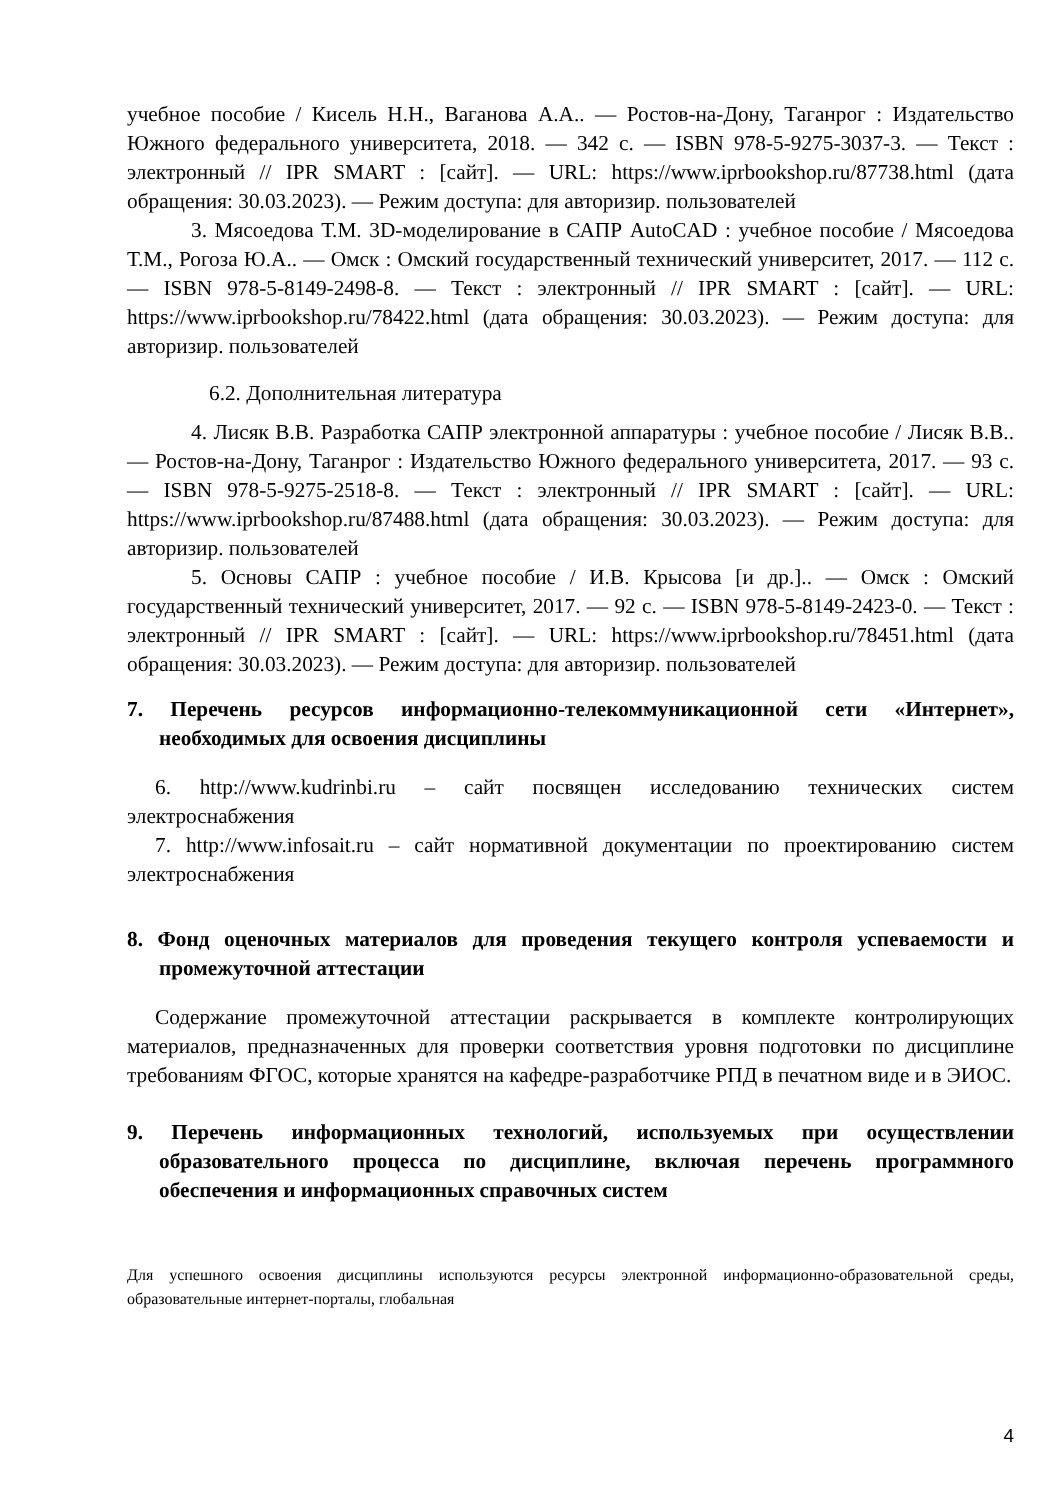учебное пособие / Кисель Н.Н., Ваганова А.А.. — Ростов-на-Дону, Таганрог : Издательство Южного федерального университета, 2018. — 342 с. — ISBN 978-5-9275-3037-3. — Текст : электронный // IPR SMART : [сайт]. — URL: https://www.iprbookshop.ru/87738.html (дата обращения: 30.03.2023). — Режим доступа: для авторизир. пользователей
3. Мясоедова Т.М. 3D-моделирование в САПР AutoCAD : учебное пособие / Мясоедова Т.М., Рогоза Ю.А.. — Омск : Омский государственный технический университет, 2017. — 112 с. — ISBN 978-5-8149-2498-8. — Текст : электронный // IPR SMART : [сайт]. — URL: https://www.iprbookshop.ru/78422.html (дата обращения: 30.03.2023). — Режим доступа: для авторизир. пользователей
6.2. Дополнительная литература
4. Лисяк В.В. Разработка САПР электронной аппаратуры : учебное пособие / Лисяк В.В.. — Ростов-на-Дону, Таганрог : Издательство Южного федерального университета, 2017. — 93 с. — ISBN 978-5-9275-2518-8. — Текст : электронный // IPR SMART : [сайт]. — URL: https://www.iprbookshop.ru/87488.html (дата обращения: 30.03.2023). — Режим доступа: для авторизир. пользователей
5. Основы САПР : учебное пособие / И.В. Крысова [и др.].. — Омск : Омский государственный технический университет, 2017. — 92 с. — ISBN 978-5-8149-2423-0. — Текст : электронный // IPR SMART : [сайт]. — URL: https://www.iprbookshop.ru/78451.html (дата обращения: 30.03.2023). — Режим доступа: для авторизир. пользователей
7. Перечень ресурсов информационно-телекоммуникационной сети «Интернет», необходимых для освоения дисциплины
6. http://www.kudrinbi.ru – сайт посвящен исследованию технических систем электроснабжения
7. http://www.infosait.ru – сайт нормативной документации по проектированию систем электроснабжения
8. Фонд оценочных материалов для проведения текущего контроля успеваемости и промежуточной аттестации
Содержание промежуточной аттестации раскрывается в комплекте контролирующих материалов, предназначенных для проверки соответствия уровня подготовки по дисциплине требованиям ФГОС, которые хранятся на кафедре-разработчике РПД в печатном виде и в ЭИОС.
9. Перечень информационных технологий, используемых при осуществлении образовательного процесса по дисциплине, включая перечень программного обеспечения и информационных справочных систем
Для успешного освоения дисциплины используются ресурсы электронной информационно-образовательной среды, образовательные интернет-порталы, глобальная
4